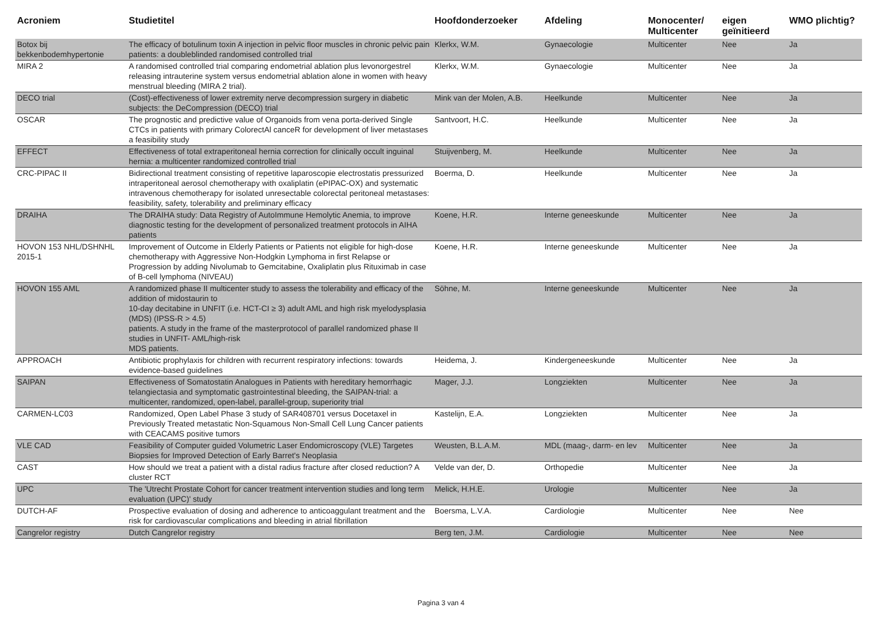| Acroniem | Studietitel | Hoofdonderzoeker | Afdeling | Monocenter/ Multicenter | eigen geïnitieerd | WMO plichtig? |
| --- | --- | --- | --- | --- | --- | --- |
| Botox bij bekkenbodemhypertonie | The efficacy of botulinum toxin A injection in pelvic floor muscles in chronic pelvic pain patients: a doubleblinded randomised controlled trial | Klerkx, W.M. | Gynaecologie | Multicenter | Nee | Ja |
| MIRA 2 | A randomised controlled trial comparing endometrial ablation plus levonorgestrel releasing intrauterine system versus endometrial ablation alone in women with heavy menstrual bleeding (MIRA 2 trial). | Klerkx, W.M. | Gynaecologie | Multicenter | Nee | Ja |
| DECO trial | (Cost)-effectiveness of lower extremity nerve decompression surgery in diabetic subjects: the DeCompression (DECO) trial | Mink van der Molen, A.B. | Heelkunde | Multicenter | Nee | Ja |
| OSCAR | The prognostic and predictive value of Organoids from vena porta-derived Single CTCs in patients with primary ColorectAl canceR for development of liver metastases a feasibility study | Santvoort, H.C. | Heelkunde | Multicenter | Nee | Ja |
| EFFECT | Effectiveness of total extraperitoneal hernia correction for clinically occult inguinal hernia: a multicenter randomized controlled trial | Stuijvenberg, M. | Heelkunde | Multicenter | Nee | Ja |
| CRC-PIPAC II | Bidirectional treatment consisting of repetitive laparoscopie electrostatis pressurized intraperitoneal aerosol chemotherapy with oxaliplatin (ePIPAC-OX) and systematic intravenous chemotherapy for isolated unresectable colorectal peritoneal metastases: feasibility, safety, tolerability and preliminary efficacy | Boerma, D. | Heelkunde | Multicenter | Nee | Ja |
| DRAIHA | The DRAIHA study: Data Registry of AutoImmune Hemolytic Anemia, to improve diagnostic testing for the development of personalized treatment protocols in AIHA patients | Koene, H.R. | Interne geneeskunde | Multicenter | Nee | Ja |
| HOVON 153 NHL/DSHNHL 2015-1 | Improvement of Outcome in Elderly Patients or Patients not eligible for high-dose chemotherapy with Aggressive Non-Hodgkin Lymphoma in first Relapse or Progression by adding Nivolumab to Gemcitabine, Oxaliplatin plus Rituximab in case of B-cell lymphoma (NIVEAU) | Koene, H.R. | Interne geneeskunde | Multicenter | Nee | Ja |
| HOVON 155 AML | A randomized phase II multicenter study to assess the tolerability and efficacy of the addition of midostaurin to 10-day decitabine in UNFIT (i.e. HCT-CI ≥ 3) adult AML and high risk myelodysplasia (MDS) (IPSS-R > 4.5) patients. A study in the frame of the masterprotocol of parallel randomized phase II studies in UNFIT- AML/high-risk MDS patients. | Söhne, M. | Interne geneeskunde | Multicenter | Nee | Ja |
| APPROACH | Antibiotic prophylaxis for children with recurrent respiratory infections: towards evidence-based guidelines | Heidema, J. | Kindergeneeskunde | Multicenter | Nee | Ja |
| SAIPAN | Effectiveness of Somatostatin Analogues in Patients with hereditary hemorrhagic telangiectasia and symptomatic gastrointestinal bleeding, the SAIPAN-trial: a multicenter, randomized, open-label, parallel-group, superiority trial | Mager, J.J. | Longziekten | Multicenter | Nee | Ja |
| CARMEN-LC03 | Randomized, Open Label Phase 3 study of SAR408701 versus Docetaxel in Previously Treated metastatic Non-Squamous Non-Small Cell Lung Cancer patients with CEACAMS positive tumors | Kastelijn, E.A. | Longziekten | Multicenter | Nee | Ja |
| VLE CAD | Feasibility of Computer guided Volumetric Laser Endomicroscopy (VLE) Targetes Biopsies for Improved Detection of Early Barret's Neoplasia | Weusten, B.L.A.M. | MDL (maag-, darm- en lev | Multicenter | Nee | Ja |
| CAST | How should we treat a patient with a distal radius fracture after closed reduction? A cluster RCT | Velde van der, D. | Orthopedie | Multicenter | Nee | Ja |
| UPC | The 'Utrecht Prostate Cohort for cancer treatment intervention studies and long term evaluation (UPC)' study | Melick, H.H.E. | Urologie | Multicenter | Nee | Ja |
| DUTCH-AF | Prospective evaluation of dosing and adherence to anticoaggulant treatment and the risk for cardiovascular complications and bleeding in atrial fibrillation | Boersma, L.V.A. | Cardiologie | Multicenter | Nee | Nee |
| Cangrelor registry | Dutch Cangrelor registry | Berg ten, J.M. | Cardiologie | Multicenter | Nee | Nee |
Pagina 3 van 4